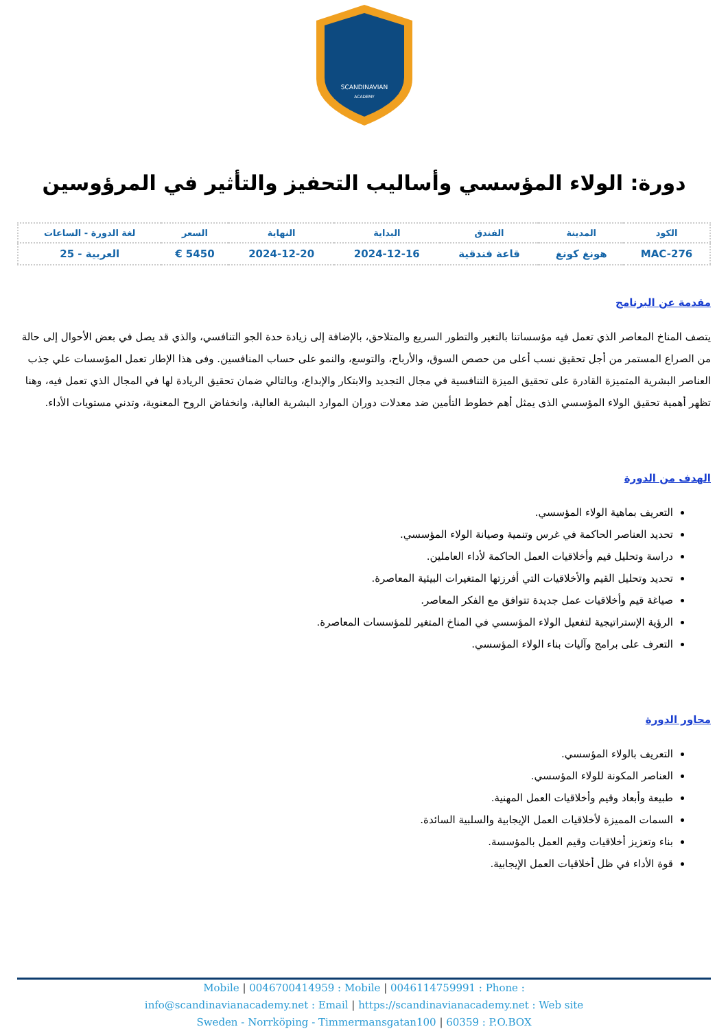SCANDINAVIAN
ACADEMY
دورة: الولاء المؤسسي وأساليب التحفيز والتأثير في المرؤوسين
| الكود | المدينة | الفندق | البداية | النهاية | السعر | لغة الدورة - الساعات |
| --- | --- | --- | --- | --- | --- | --- |
| MAC-276 | هونغ كونغ | قاعة فندقية | 2024-12-16 | 2024-12-20 | 5450 € | العربية - 25 |
مقدمة عن البرنامج
يتصف المناخ المعاصر الذي تعمل فيه مؤسساتنا بالتغير والتطور السريع والمتلاحق، بالإضافة إلى زيادة حدة الجو التنافسي، والذي قد يصل في بعض الأحوال إلى حالة من الصراع المستمر من أجل تحقيق نسب أعلى من حصص السوق، والأرباح، والتوسع، والنمو على حساب المنافسين. وفى هذا الإطار تعمل المؤسسات علي جذب العناصر البشرية المتميزة القادرة على تحقيق الميزة التنافسية في مجال التجديد والابتكار والإبداع، وبالتالي ضمان تحقيق الريادة لها في المجال الذي تعمل فيه، وهنا تظهر أهمية تحقيق الولاء المؤسسي الذى يمثل أهم خطوط التأمين ضد معدلات دوران الموارد البشرية العالية، وانخفاض الروح المعنوية، وتدني مستويات الأداء.
الهدف من الدورة
التعريف بماهية الولاء المؤسسي.
تحديد العناصر الحاكمة في غرس وتنمية وصيانة الولاء المؤسسي.
دراسة وتحليل قيم وأخلاقيات العمل الحاكمة لأداء العاملين.
تحديد وتحليل القيم والأخلاقيات التي أفرزتها المتغيرات البيئية المعاصرة.
صياغة قيم وأخلاقيات عمل جديدة تتوافق مع الفكر المعاصر.
الرؤية الإستراتيجية لتفعيل الولاء المؤسسي في المناخ المتغير للمؤسسات المعاصرة.
التعرف على برامج وآليات بناء الولاء المؤسسي.
محاور الدورة
التعريف بالولاء المؤسسي.
العناصر المكونة للولاء المؤسسي.
طبيعة وأبعاد وقيم وأخلاقيات العمل المهنية.
السمات المميزة لأخلاقيات العمل الإيجابية والسلبية السائدة.
بناء وتعزيز أخلاقيات وقيم العمل بالمؤسسة.
قوة الأداء في ظل أخلاقيات العمل الإيجابية.
Mobile | 0046700414959 : Mobile | 0046114759991 : Phone :
info@scandinavianacademy.net : Email | https://scandinavianacademy.net : Web site
Sweden - Norrköping - Timmermansgatan100 | 60359 : P.O.BOX